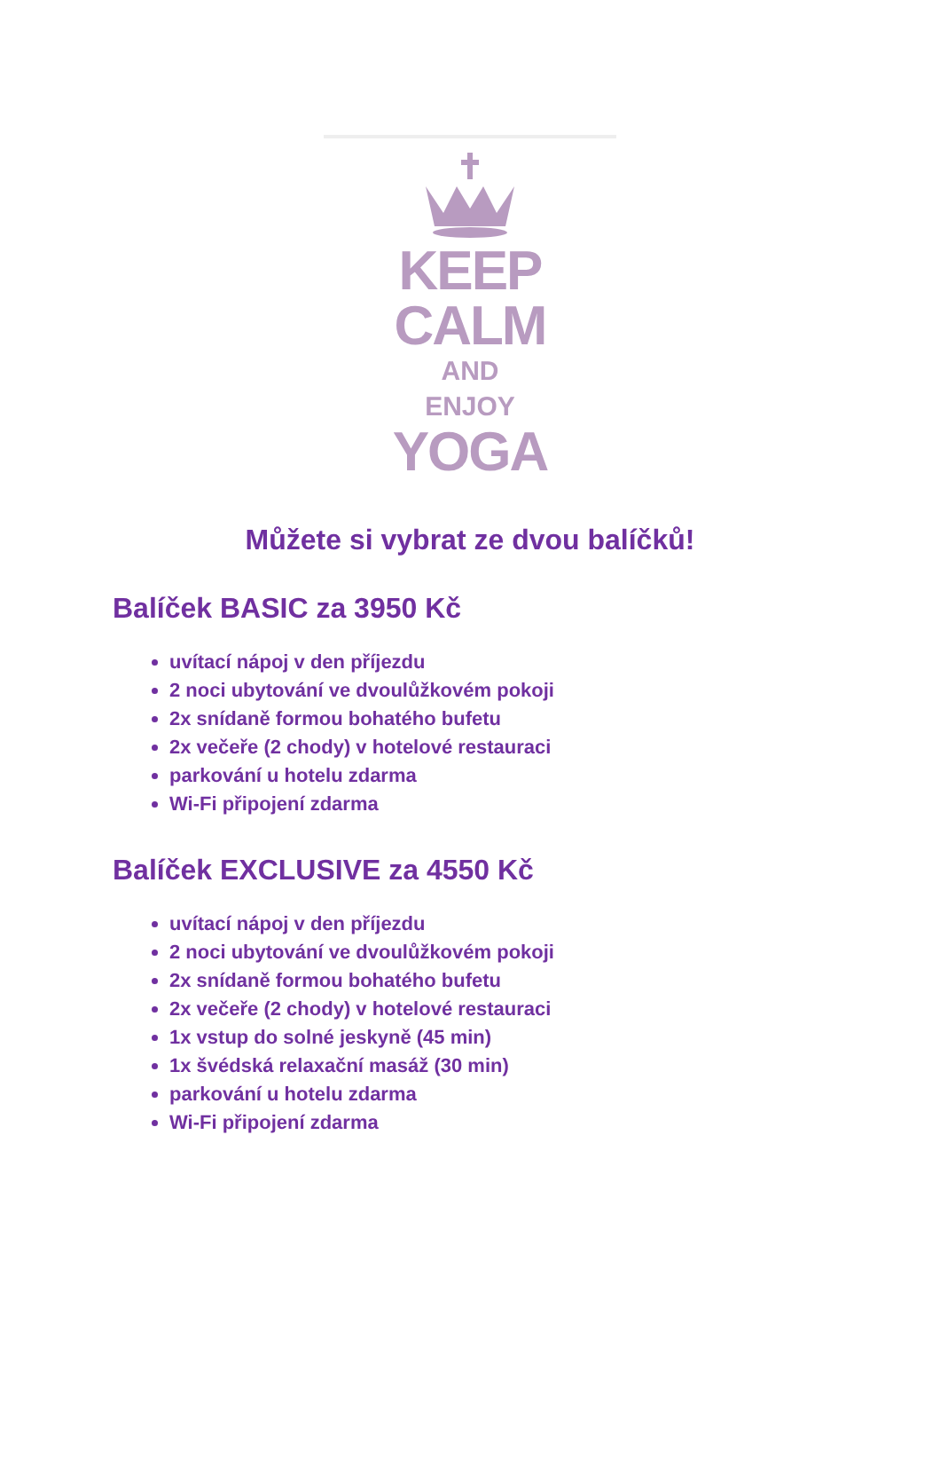KEEP
CALM
AND
ENJOY
YOGA
Můžete si vybrat ze dvou balíčků!
Balíček BASIC za 3950 Kč
uvítací nápoj v den příjezdu
2 noci ubytování ve dvoulůžkovém pokoji
2x snídaně formou bohatého bufetu
2x večeře (2 chody) v hotelové restauraci
parkování u hotelu zdarma
Wi-Fi připojení zdarma
Balíček EXCLUSIVE za 4550 Kč
uvítací nápoj v den příjezdu
2 noci ubytování ve dvoulůžkovém pokoji
2x snídaně formou bohatého bufetu
2x večeře (2 chody) v hotelové restauraci
1x vstup do solné jeskyně (45 min)
1x švédská relaxační masáž (30 min)
parkování u hotelu zdarma
Wi-Fi připojení zdarma